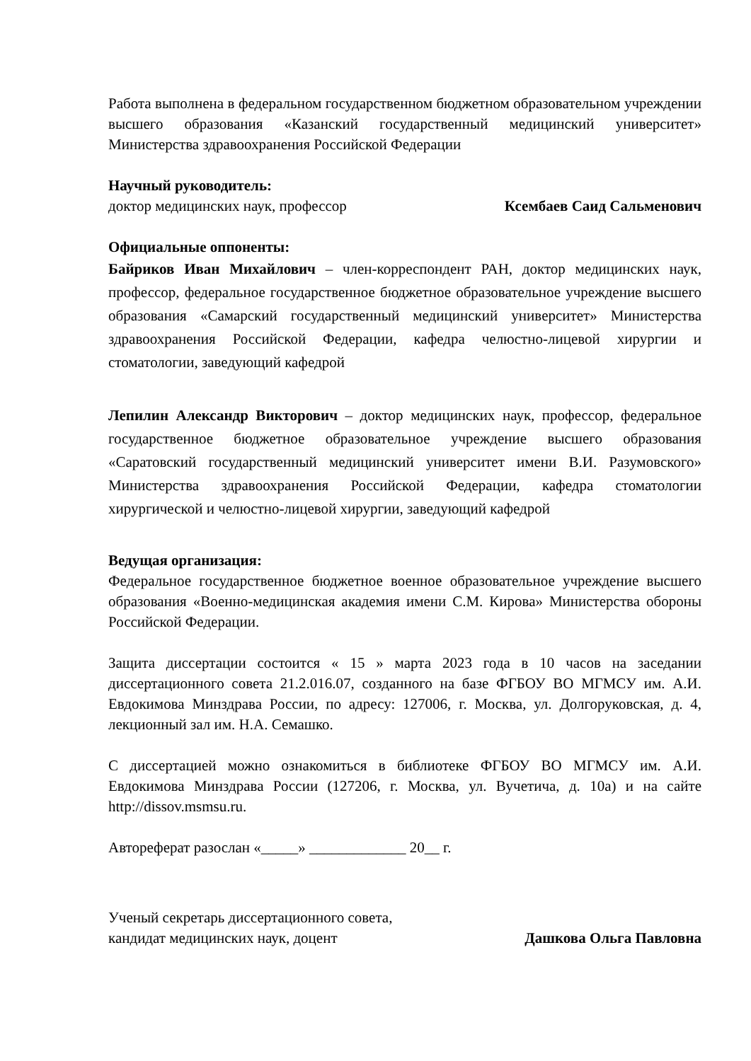Работа выполнена в федеральном государственном бюджетном образовательном учреждении высшего образования «Казанский государственный медицинский университет» Министерства здравоохранения Российской Федерации
Научный руководитель:
доктор медицинских наук, профессор Ксембаев Саид Сальменович
Официальные оппоненты:
Байриков Иван Михайлович – член-корреспондент РАН, доктор медицинских наук, профессор, федеральное государственное бюджетное образовательное учреждение высшего образования «Самарский государственный медицинский университет» Министерства здравоохранения Российской Федерации, кафедра челюстно-лицевой хирургии и стоматологии, заведующий кафедрой
Лепилин Александр Викторович – доктор медицинских наук, профессор, федеральное государственное бюджетное образовательное учреждение высшего образования «Саратовский государственный медицинский университет имени В.И. Разумовского» Министерства здравоохранения Российской Федерации, кафедра стоматологии хирургической и челюстно-лицевой хирургии, заведующий кафедрой
Ведущая организация:
Федеральное государственное бюджетное военное образовательное учреждение высшего образования «Военно-медицинская академия имени С.М. Кирова» Министерства обороны Российской Федерации.
Защита диссертации состоится « 15 » марта 2023 года в 10 часов на заседании диссертационного совета 21.2.016.07, созданного на базе ФГБОУ ВО МГМСУ им. А.И. Евдокимова Минздрава России, по адресу: 127006, г. Москва, ул. Долгоруковская, д. 4, лекционный зал им. Н.А. Семашко.
С диссертацией можно ознакомиться в библиотеке ФГБОУ ВО МГМСУ им. А.И. Евдокимова Минздрава России (127206, г. Москва, ул. Вучетича, д. 10а) и на сайте http://dissov.msmsu.ru.
Автореферат разослан «_____» _____________ 20__ г.
Ученый секретарь диссертационного совета,
кандидат медицинских наук, доцент Дашкова Ольга Павловна